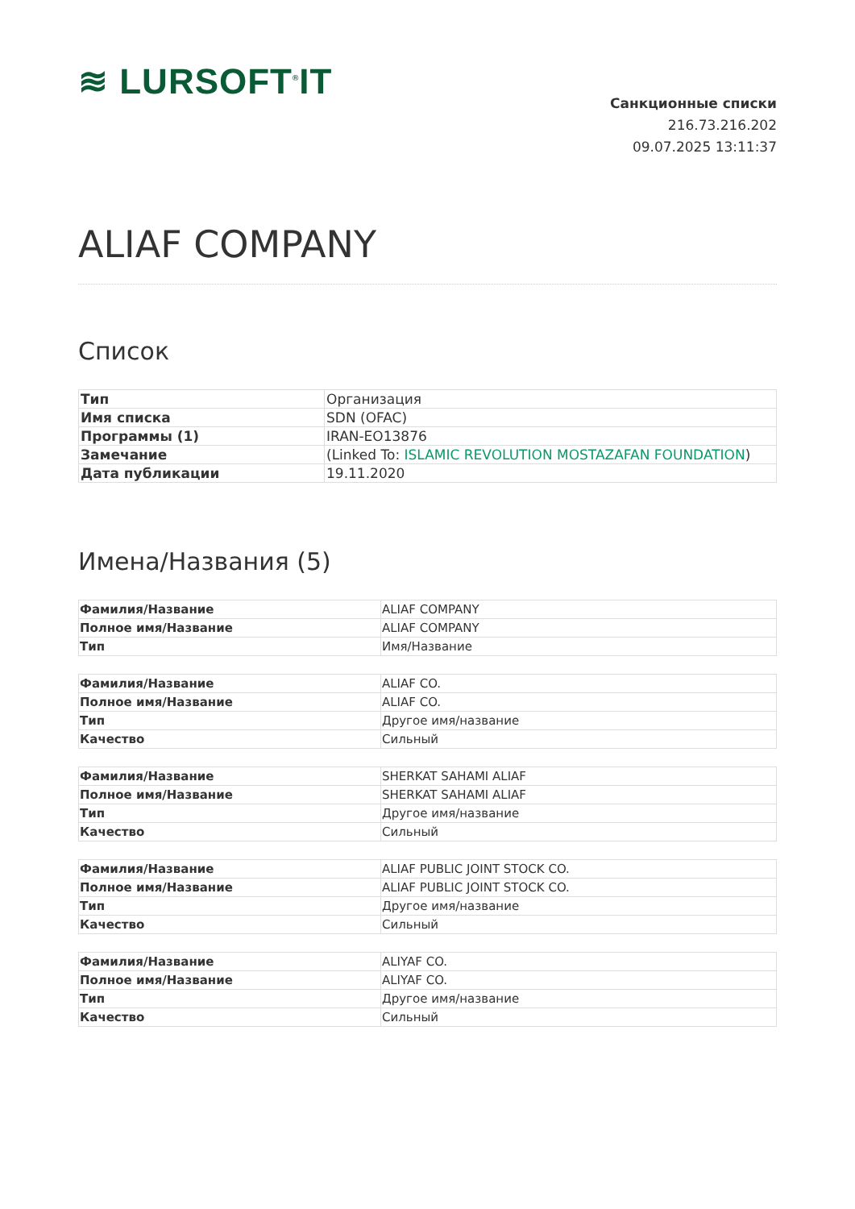≋ LURSOFT<sup>®</sup>IT
Санкционные списки
216.73.216.202
09.07.2025 13:11:37
ALIAF COMPANY
Список
| Тип | Организация |
| Имя списка | SDN (OFAC) |
| Программы (1) | IRAN-EO13876 |
| Замечание | (Linked To: ISLAMIC REVOLUTION MOSTAZAFAN FOUNDATION ) |
| Дата публикации | 19.11.2020 |
Имена/Названия (5)
| Фамилия/Название | ALIAF COMPANY |
| Полное имя/Название | ALIAF COMPANY |
| Тип | Имя/Название |
| Фамилия/Название | ALIAF CO. |
| Полное имя/Название | ALIAF CO. |
| Тип | Другое имя/название |
| Качество | Сильный |
| Фамилия/Название | SHERKAT SAHAMI ALIAF |
| Полное имя/Название | SHERKAT SAHAMI ALIAF |
| Тип | Другое имя/название |
| Качество | Сильный |
| Фамилия/Название | ALIAF PUBLIC JOINT STOCK CO. |
| Полное имя/Название | ALIAF PUBLIC JOINT STOCK CO. |
| Тип | Другое имя/название |
| Качество | Сильный |
| Фамилия/Название | ALIYAF CO. |
| Полное имя/Название | ALIYAF CO. |
| Тип | Другое имя/название |
| Качество | Сильный |